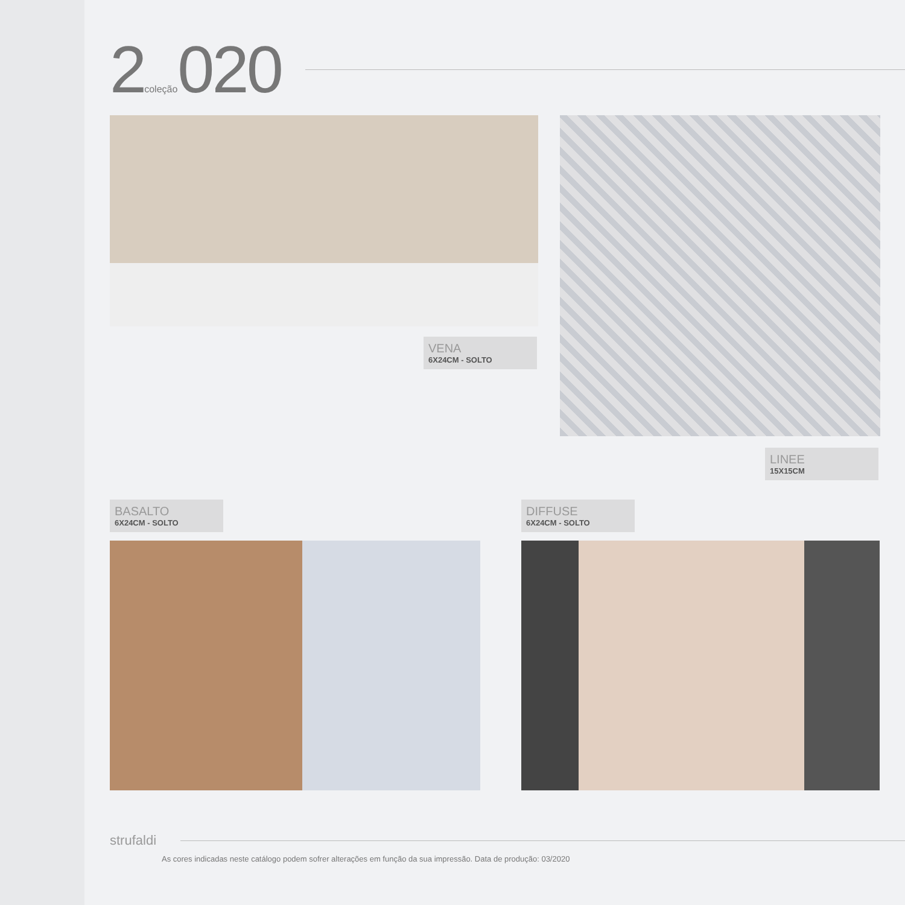2coleção020
VENA
6X24CM - SOLTO
LINEE
15X15CM
BASALTO
6X24CM - SOLTO
DIFFUSE
6X24CM - SOLTO
strufaldi
As cores indicadas neste catálogo podem sofrer alterações em função da sua impressão. Data de produção: 03/2020